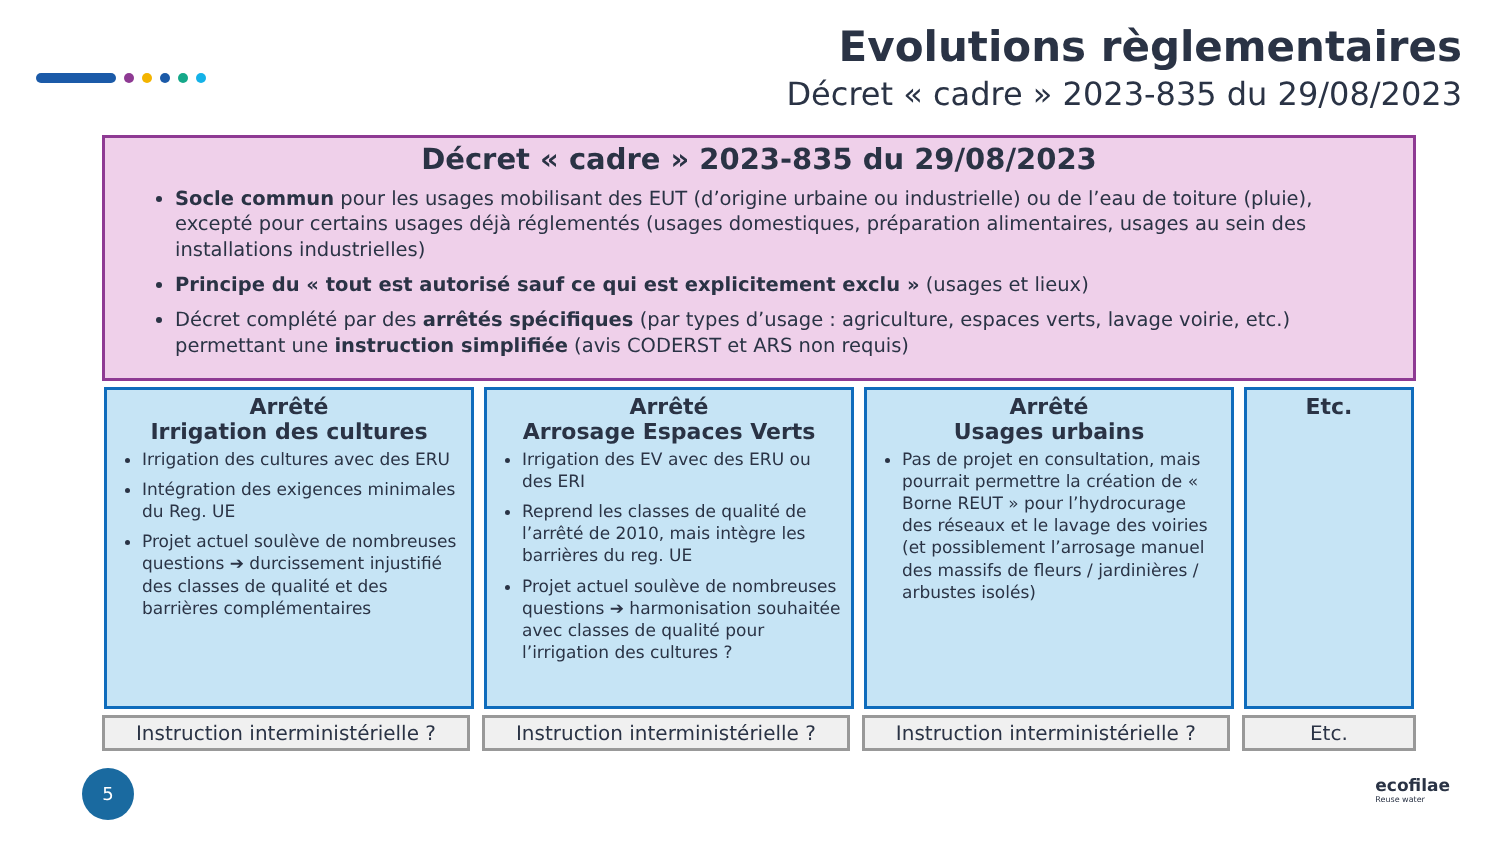Evolutions règlementaires
Décret « cadre » 2023-835 du 29/08/2023
Décret « cadre » 2023-835 du 29/08/2023
Socle commun pour les usages mobilisant des EUT (d’origine urbaine ou industrielle) ou de l’eau de toiture (pluie), excepté pour certains usages déjà réglementés (usages domestiques, préparation alimentaires, usages au sein des installations industrielles)
Principe du « tout est autorisé sauf ce qui est explicitement exclu » (usages et lieux)
Décret complété par des arrêtés spécifiques (par types d’usage : agriculture, espaces verts, lavage voirie, etc.) permettant une instruction simplifiée (avis CODERST et ARS non requis)
Arrêté
Irrigation des cultures
Irrigation des cultures avec des ERU
Intégration des exigences minimales du Reg. UE
Projet actuel soulève de nombreuses questions ➔ durcissement injustifié des classes de qualité et des barrières complémentaires
Arrêté
Arrosage Espaces Verts
Irrigation des EV avec des ERU ou des ERI
Reprend les classes de qualité de l’arrêté de 2010, mais intègre les barrières du reg. UE
Projet actuel soulève de nombreuses questions ➔ harmonisation souhaitée avec classes de qualité pour l’irrigation des cultures ?
Arrêté
Usages urbains
Pas de projet en consultation, mais pourrait permettre la création de « Borne REUT » pour l’hydrocurage des réseaux et le lavage des voiries (et possiblement l’arrosage manuel des massifs de fleurs / jardinières / arbustes isolés)
Etc.
Instruction interministérielle ?
Instruction interministérielle ?
Instruction interministérielle ?
Etc.
5
ecofilae
Reuse water